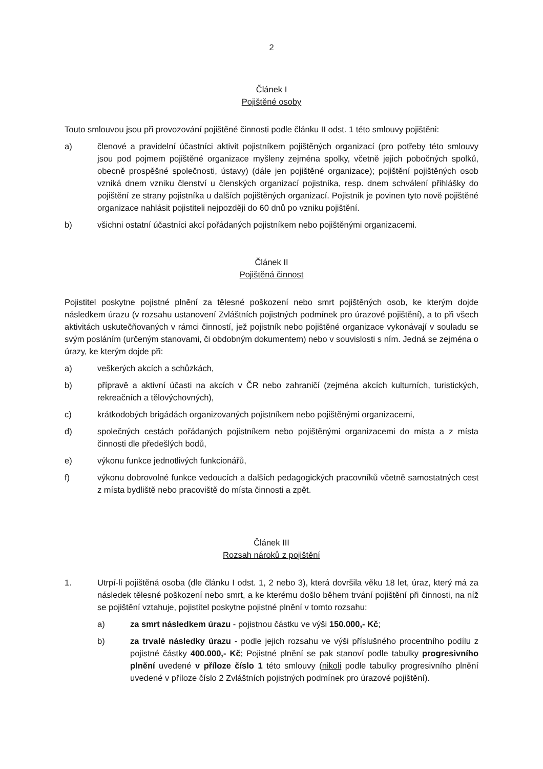2
Článek I
Pojištěné osoby
Touto smlouvou jsou při provozování pojištěné činnosti podle článku II odst. 1 této smlouvy pojištěni:
a) členové a pravidelní účastníci aktivit pojistníkem pojištěných organizací (pro potřeby této smlouvy jsou pod pojmem pojištěné organizace myšleny zejména spolky, včetně jejich pobočných spolků, obecně prospěšné společnosti, ústavy) (dále jen pojištěné organizace); pojištění pojištěných osob vzniká dnem vzniku členství u členských organizací pojistníka, resp. dnem schválení přihlášky do pojištění ze strany pojistníka u dalších pojištěných organizací. Pojistník je povinen tyto nově pojištěné organizace nahlásit pojistiteli nejpozději do 60 dnů po vzniku pojištění.
b) všichni ostatní účastníci akcí pořádaných pojistníkem nebo pojištěnými organizacemi.
Článek II
Pojištěná činnost
Pojistitel poskytne pojistné plnění za tělesné poškození nebo smrt pojištěných osob, ke kterým dojde následkem úrazu (v rozsahu ustanovení Zvláštních pojistných podmínek pro úrazové pojištění), a to při všech aktivitách uskutečňovaných v rámci činností, jež pojistník nebo pojištěné organizace vykonávají v souladu se svým posláním (určeným stanovami, či obdobným dokumentem) nebo v souvislosti s ním. Jedná se zejména o úrazy, ke kterým dojde při:
a) veškerých akcích a schůzkách,
b) přípravě a aktivní účasti na akcích v ČR nebo zahraničí (zejména akcích kulturních, turistických, rekreačních a tělovýchovných),
c) krátkodobých brigádách organizovaných pojistníkem nebo pojištěnými organizacemi,
d) společných cestách pořádaných pojistníkem nebo pojištěnými organizacemi do místa a z místa činnosti dle předešlých bodů,
e) výkonu funkce jednotlivých funkcionářů,
f) výkonu dobrovolné funkce vedoucích a dalších pedagogických pracovníků včetně samostatných cest z místa bydliště nebo pracoviště do místa činnosti a zpět.
Článek III
Rozsah nároků z pojištění
1. Utrpí-li pojištěná osoba (dle článku I odst. 1, 2 nebo 3), která dovršila věku 18 let, úraz, který má za následek tělesné poškození nebo smrt, a ke kterému došlo během trvání pojištění při činnosti, na níž se pojištění vztahuje, pojistitel poskytne pojistné plnění v tomto rozsahu:
a) za smrt následkem úrazu - pojistnou částku ve výši 150.000,- Kč;
b) za trvalé následky úrazu - podle jejich rozsahu ve výši příslušného procentního podílu z pojistné částky 400.000,- Kč; Pojistné plnění se pak stanoví podle tabulky progresivního plnění uvedené v příloze číslo 1 této smlouvy (nikoli podle tabulky progresivního plnění uvedené v příloze číslo 2 Zvláštních pojistných podmínek pro úrazové pojištění).